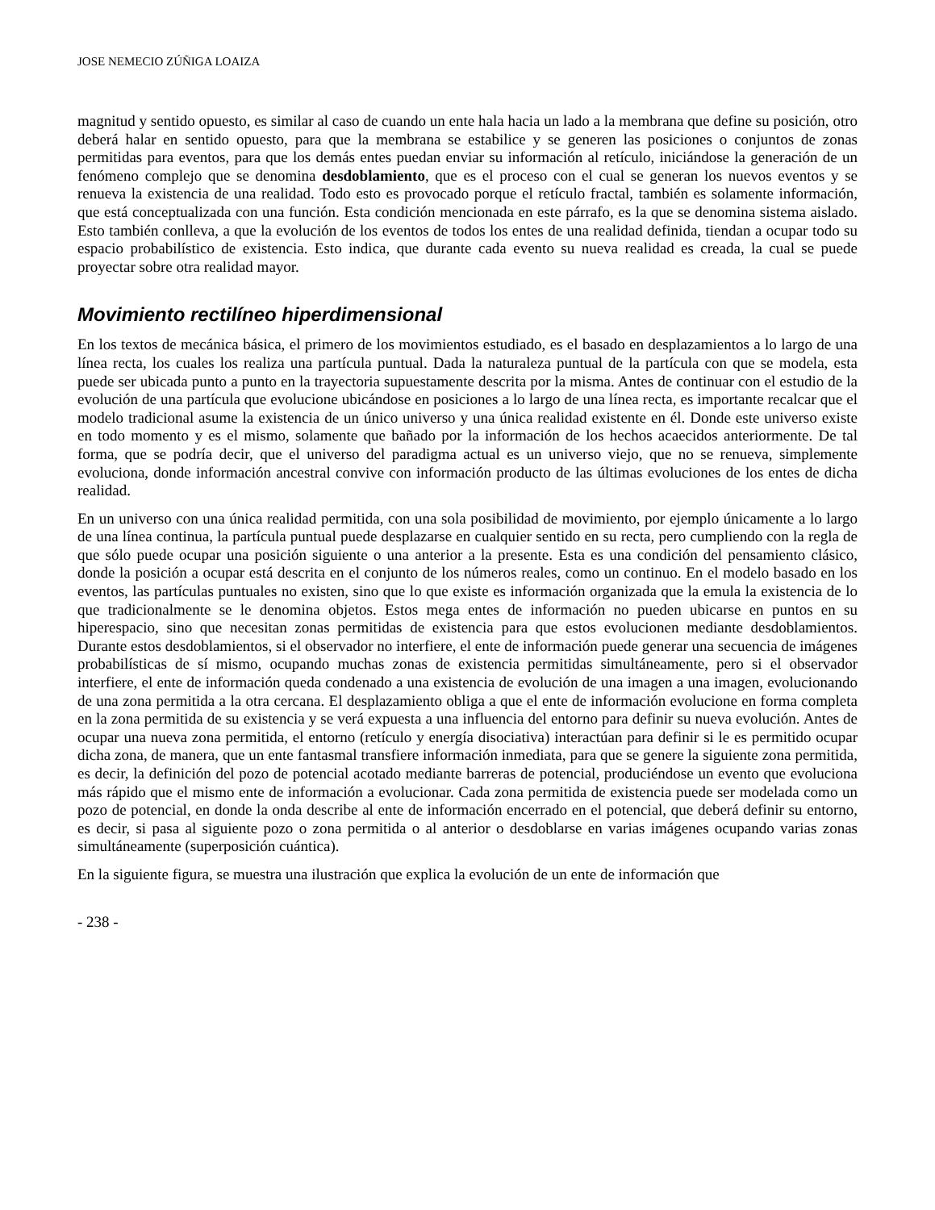JOSE NEMECIO ZÚÑIGA LOAIZA
magnitud y sentido opuesto, es similar al caso de cuando un ente hala hacia un lado a la membrana que define su posición, otro deberá halar en sentido opuesto, para que la membrana se estabilice y se generen las posiciones o conjuntos de zonas permitidas para eventos, para que los demás entes puedan enviar su información al retículo, iniciándose la generación de un fenómeno complejo que se denomina desdoblamiento, que es el proceso con el cual se generan los nuevos eventos y se renueva la existencia de una realidad. Todo esto es provocado porque el retículo fractal, también es solamente información, que está conceptualizada con una función. Esta condición mencionada en este párrafo, es la que se denomina sistema aislado. Esto también conlleva, a que la evolución de los eventos de todos los entes de una realidad definida, tiendan a ocupar todo su espacio probabilístico de existencia. Esto indica, que durante cada evento su nueva realidad es creada, la cual se puede proyectar sobre otra realidad mayor.
Movimiento rectilíneo hiperdimensional
En los textos de mecánica básica, el primero de los movimientos estudiado, es el basado en desplazamientos a lo largo de una línea recta, los cuales los realiza una partícula puntual. Dada la naturaleza puntual de la partícula con que se modela, esta puede ser ubicada punto a punto en la trayectoria supuestamente descrita por la misma. Antes de continuar con el estudio de la evolución de una partícula que evolucione ubicándose en posiciones a lo largo de una línea recta, es importante recalcar que el modelo tradicional asume la existencia de un único universo y una única realidad existente en él. Donde este universo existe en todo momento y es el mismo, solamente que bañado por la información de los hechos acaecidos anteriormente. De tal forma, que se podría decir, que el universo del paradigma actual es un universo viejo, que no se renueva, simplemente evoluciona, donde información ancestral convive con información producto de las últimas evoluciones de los entes de dicha realidad.
En un universo con una única realidad permitida, con una sola posibilidad de movimiento, por ejemplo únicamente a lo largo de una línea continua, la partícula puntual puede desplazarse en cualquier sentido en su recta, pero cumpliendo con la regla de que sólo puede ocupar una posición siguiente o una anterior a la presente. Esta es una condición del pensamiento clásico, donde la posición a ocupar está descrita en el conjunto de los números reales, como un continuo. En el modelo basado en los eventos, las partículas puntuales no existen, sino que lo que existe es información organizada que la emula la existencia de lo que tradicionalmente se le denomina objetos. Estos mega entes de información no pueden ubicarse en puntos en su hiperespacio, sino que necesitan zonas permitidas de existencia para que estos evolucionen mediante desdoblamientos. Durante estos desdoblamientos, si el observador no interfiere, el ente de información puede generar una secuencia de imágenes probabilísticas de sí mismo, ocupando muchas zonas de existencia permitidas simultáneamente, pero si el observador interfiere, el ente de información queda condenado a una existencia de evolución de una imagen a una imagen, evolucionando de una zona permitida a la otra cercana. El desplazamiento obliga a que el ente de información evolucione en forma completa en la zona permitida de su existencia y se verá expuesta a una influencia del entorno para definir su nueva evolución. Antes de ocupar una nueva zona permitida, el entorno (retículo y energía disociativa) interactúan para definir si le es permitido ocupar dicha zona, de manera, que un ente fantasmal transfiere información inmediata, para que se genere la siguiente zona permitida, es decir, la definición del pozo de potencial acotado mediante barreras de potencial, produciéndose un evento que evoluciona más rápido que el mismo ente de información a evolucionar. Cada zona permitida de existencia puede ser modelada como un pozo de potencial, en donde la onda describe al ente de información encerrado en el potencial, que deberá definir su entorno, es decir, si pasa al siguiente pozo o zona permitida o al anterior o desdoblarse en varias imágenes ocupando varias zonas simultáneamente (superposición cuántica).
En la siguiente figura, se muestra una ilustración que explica la evolución de un ente de información que
- 238 -